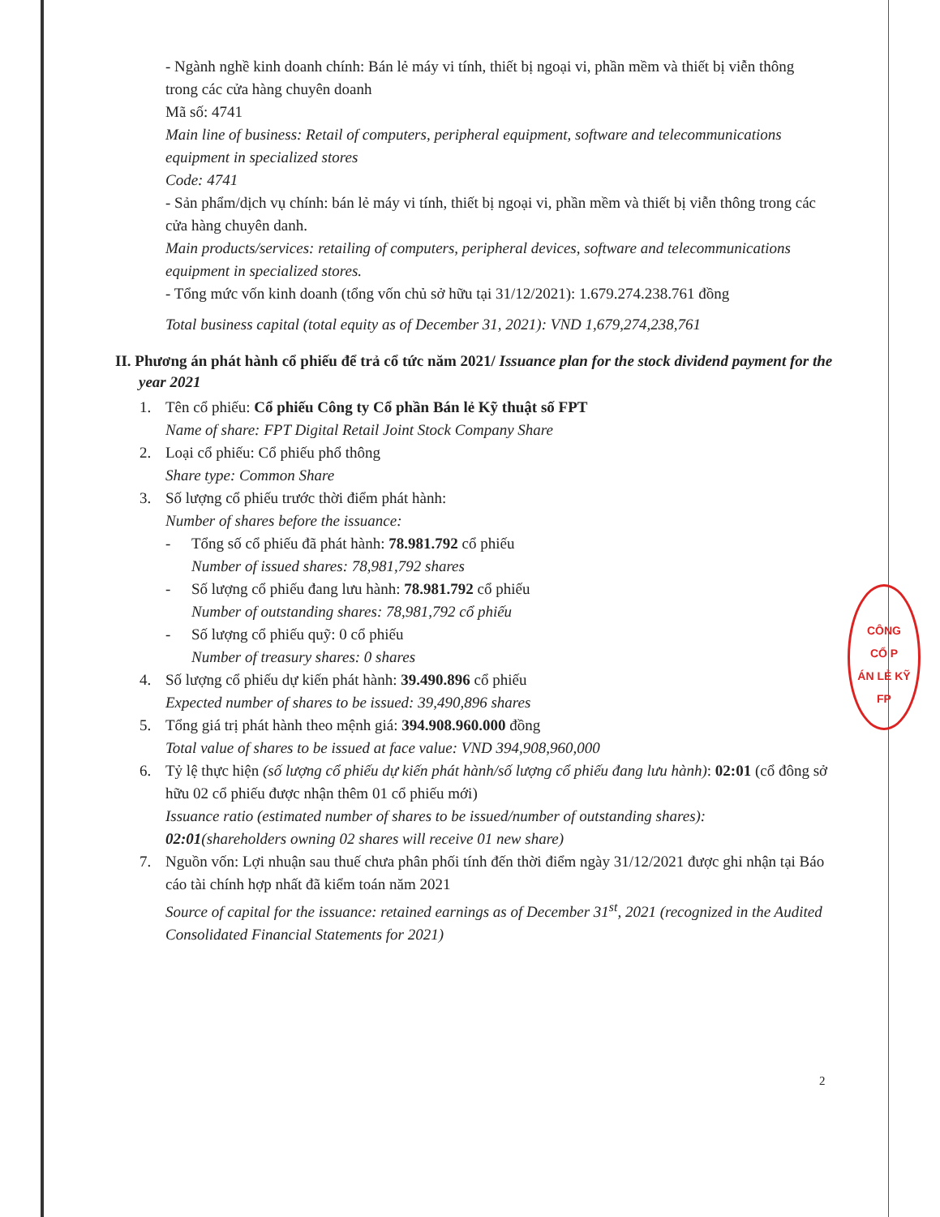CÔNG
CỔ P
ÁN LẺ KỸ
FP
- Ngành nghề kinh doanh chính: Bán lẻ máy vi tính, thiết bị ngoại vi, phần mềm và thiết bị viễn thông trong các cửa hàng chuyên doanh
Mã số: 4741
Main line of business: Retail of computers, peripheral equipment, software and telecommunications equipment in specialized stores
Code: 4741
- Sản phẩm/dịch vụ chính: bán lẻ máy vi tính, thiết bị ngoại vi, phần mềm và thiết bị viễn thông trong các cửa hàng chuyên danh.
Main products/services: retailing of computers, peripheral devices, software and telecommunications equipment in specialized stores.
- Tổng mức vốn kinh doanh (tổng vốn chủ sở hữu tại 31/12/2021): 1.679.274.238.761 đồng
Total business capital (total equity as of December 31, 2021): VND 1,679,274,238,761
II. Phương án phát hành cổ phiếu để trả cổ tức năm 2021/ Issuance plan for the stock dividend payment for the year 2021
1. Tên cổ phiếu: Cổ phiếu Công ty Cổ phần Bán lẻ Kỹ thuật số FPT
Name of share: FPT Digital Retail Joint Stock Company Share
2. Loại cổ phiếu: Cổ phiếu phổ thông
Share type: Common Share
3. Số lượng cổ phiếu trước thời điểm phát hành:
Number of shares before the issuance:
- Tổng số cổ phiếu đã phát hành: 78.981.792 cổ phiếu
Number of issued shares: 78,981,792 shares
- Số lượng cổ phiếu đang lưu hành: 78.981.792 cổ phiếu
Number of outstanding shares: 78,981,792 cổ phiếu
- Số lượng cổ phiếu quỹ: 0 cổ phiếu
Number of treasury shares: 0 shares
4. Số lượng cổ phiếu dự kiến phát hành: 39.490.896 cổ phiếu
Expected number of shares to be issued: 39,490,896 shares
5. Tổng giá trị phát hành theo mệnh giá: 394.908.960.000 đồng
Total value of shares to be issued at face value: VND 394,908,960,000
6. Tỷ lệ thực hiện (số lượng cổ phiếu dự kiến phát hành/số lượng cổ phiếu đang lưu hành): 02:01 (cổ đông sở hữu 02 cổ phiếu được nhận thêm 01 cổ phiếu mới)
Issuance ratio (estimated number of shares to be issued/number of outstanding shares): 02:01(shareholders owning 02 shares will receive 01 new share)
7. Nguồn vốn: Lợi nhuận sau thuế chưa phân phối tính đến thời điểm ngày 31/12/2021 được ghi nhận tại Báo cáo tài chính hợp nhất đã kiểm toán năm 2021
Source of capital for the issuance: retained earnings as of December 31<sup>st</sup>, 2021 (recognized in the Audited Consolidated Financial Statements for 2021)
2